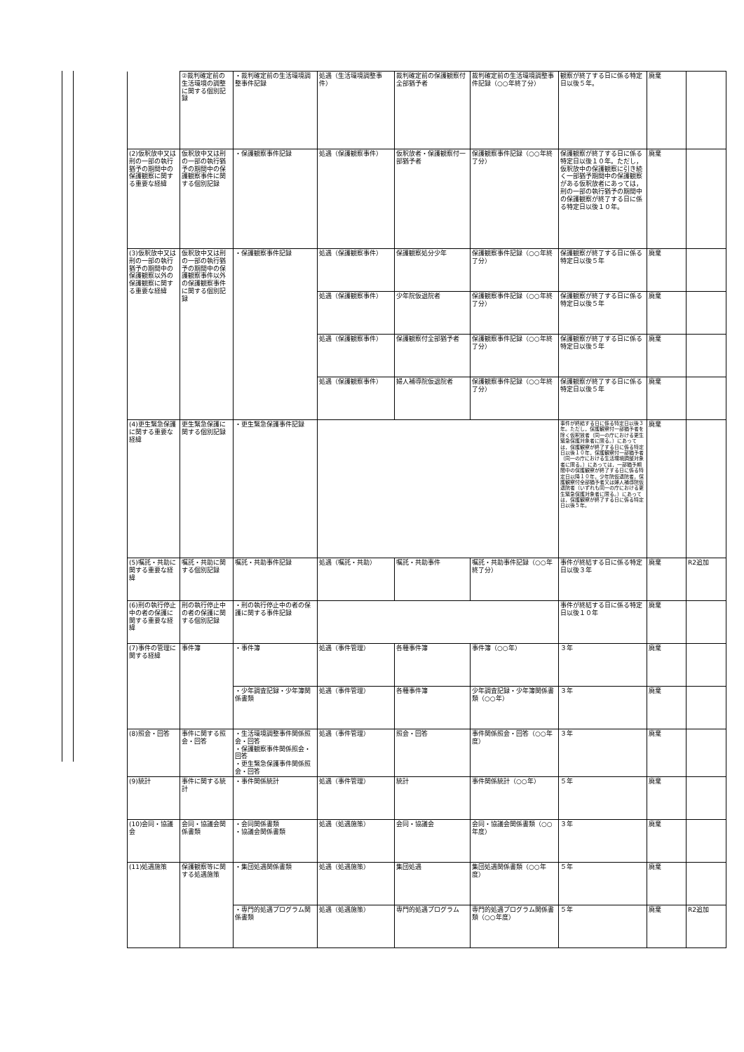| | ②裁判確定前の生活環境の調整に関する個別記録 | ・裁判確定前の生活環境調整事件記録 | 処遇（生活環境調整事件） | 裁判確定前の保護観察付全部猶予者 | 裁判確定前の生活環境調整事件記録（○○年終了分） | 観察が終了する日に係る特定日以後５年。 | 廃棄 | |
| (2)仮釈放中又は刑の一部の執行猶予の期間中の保護観察に関する重要な経緯 | 仮釈放中又は刑の一部の執行猶予の期間中の保護観察事件に関する個別記録 | ・保護観察事件記録 | 処遇（保護観察事件） | 仮釈放者・保護観察付一部猶予者 | 保護観察事件記録（○○年終了分） | 保護観察が終了する日に係る特定日以後１０年。ただし，仮釈放中の保護観察に引き続く一部猶予期間中の保護観察がある仮釈放者にあっては，刑の一部の執行猶予の期間中の保護観察が終了する日に係る特定日以後１０年。 | 廃棄 | |
| (3)仮釈放中又は刑の一部の執行猶予の期間中の保護観察以外の保護観察に関する重要な経緯 | 仮釈放中又は刑の一部の執行猶予の期間中の保護観察事件以外の保護観察事件に関する個別記録 | ・保護観察事件記録 | 処遇（保護観察事件） | 保護観察処分少年 | 保護観察事件記録（○○年終了分） | 保護観察が終了する日に係る特定日以後５年 | 廃棄 | |
| | | | 処遇（保護観察事件） | 少年院仮退院者 | 保護観察事件記録（○○年終了分） | 保護観察が終了する日に係る特定日以後５年 | 廃棄 | |
| | | | 処遇（保護観察事件） | 保護観察付全部猶予者 | 保護観察事件記録（○○年終了分） | 保護観察が終了する日に係る特定日以後５年 | 廃棄 | |
| | | | 処遇（保護観察事件） | 婦人補導院仮退院者 | 保護観察事件記録（○○年終了分） | 保護観察が終了する日に係る特定日以後５年 | 廃棄 | |
| (4)更生緊急保護に関する重要な経緯 | 更生緊急保護に関する個別記録 | ・更生緊急保護事件記録 | | | | 事件が終結する日に係る特定日以後３年。ただし，保護観察付一部猶予者を除く仮釈放者（同一の庁における更生緊急保護対象者に限る。）にあっては，保護観察が終了する日に係る特定日以後１０年，保護観察付一部猶予者（同一の庁における生活環境調整対象者に限る。）にあっては，一部猶予期間中の保護観察が終了する日に係る特定日以降１０年，少年院仮退院者，保護観察付全部猶予者又は婦人補導院仮退院者（いずれも同一の庁における更生緊急保護対象者に限る。）にあっては，保護観察が終了する日に係る特定日以後５年。 | 廃棄 | |
| (5)嘱託・共助に関する重要な経緯 | 嘱託・共助に関する個別記録 | 嘱託・共助事件記録 | 処遇（嘱託・共助） | 嘱託・共助事件 | 嘱託・共助事件記録（○○年終了分） | 事件が終結する日に係る特定日以後３年 | 廃棄 | R2追加 |
| (6)刑の執行停止中の者の保護に関する重要な経緯 | 刑の執行停止中の者の保護に関する個別記録 | ・刑の執行停止中の者の保護に関する事件記録 | | | | 事件が終結する日に係る特定日以後１０年 | 廃棄 | |
| (7)事件の管理に関する経緯 | 事件簿 | ・事件簿 | 処遇（事件管理） | 各種事件簿 | 事件簿（○○年） | ３年 | 廃棄 | |
| | | ・少年調査記録・少年簿関係書類 | 処遇（事件管理） | 各種事件簿 | 少年調査記録・少年簿関係書類（○○年） | ３年 | 廃棄 | |
| (8)照会・回答 | 事件に関する照会・回答 | ・生活環境調整事件関係照会・回答 ・保護観察事件関係照会・回答 ・更生緊急保護事件関係照会・回答 | 処遇（事件管理） | 照会・回答 | 事件関係照会・回答（○○年度） | ３年 | 廃棄 | |
| (9)統計 | 事件に関する統計 | ・事件関係統計 | 処遇（事件管理） | 統計 | 事件関係統計（○○年） | ５年 | 廃棄 | |
| (10)会同・協議会 | 会同・協議会関係書類 | ・会同関係書類 ・協議会関係書類 | 処遇（処遇施策） | 会同・協議会 | 会同・協議会関係書類（○○年度） | ３年 | 廃棄 | |
| (11)処遇施策 | 保護観察等に関する処遇施策 | ・集団処遇関係書類 | 処遇（処遇施策） | 集団処遇 | 集団処遇関係書類（○○年度） | ５年 | 廃棄 | |
| | | ・専門的処遇プログラム関係書類 | 処遇（処遇施策） | 専門的処遇プログラム | 専門的処遇プログラム関係書類（○○年度） | ５年 | 廃棄 | R2追加 |